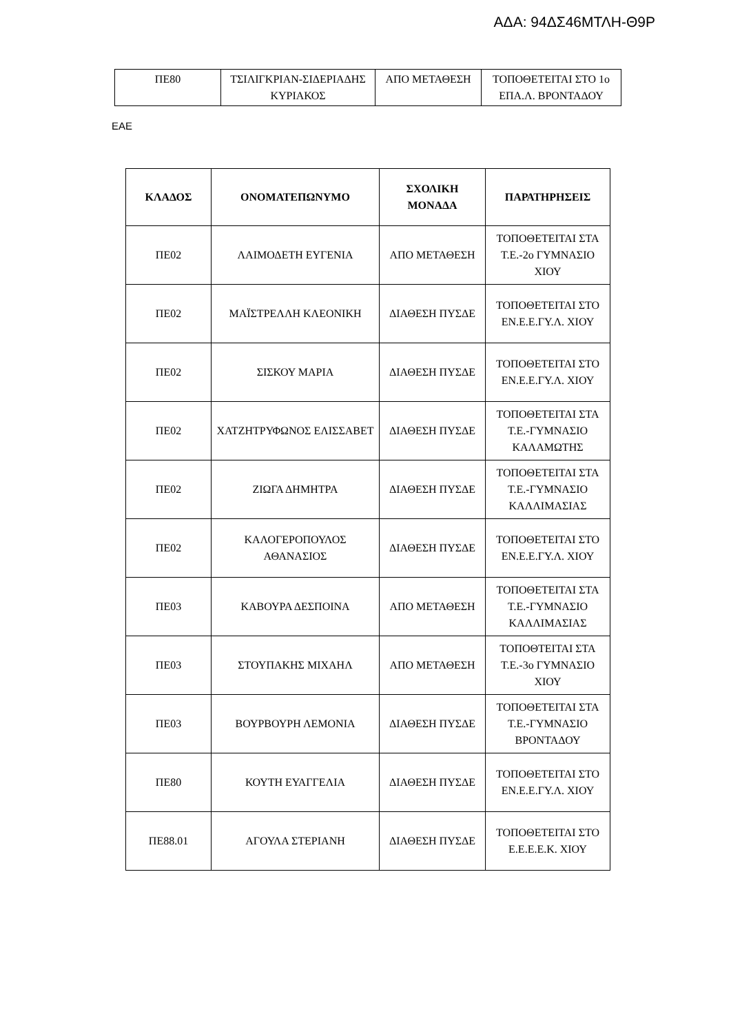ΑΔΑ: 94ΔΣ46ΜΤΛΗ-Θ9Ρ
| ΠΕ80 | ΤΣΙΛΙΓΚΡΙΑΝ-ΣΙΔΕΡΙΑΔΗΣ ΚΥΡΙΑΚΟΣ | ΑΠΟ ΜΕΤΑΘΕΣΗ | ΤΟΠΟΘΕΤΕΙΤΑΙ ΣΤΟ 1ο ΕΠΑ.Λ. ΒΡΟΝΤΑΔΟΥ |
ΕΑΕ
| ΚΛΑΔΟΣ | ΟΝΟΜΑΤΕΠΩΝΥΜΟ | ΣΧΟΛΙΚΗ ΜΟΝΑΔΑ | ΠΑΡΑΤΗΡΗΣΕΙΣ |
| --- | --- | --- | --- |
| ΠΕ02 | ΛΑΙΜΟΔΕΤΗ ΕΥΓΕΝΙΑ | ΑΠΟ ΜΕΤΑΘΕΣΗ | ΤΟΠΟΘΕΤΕΙΤΑΙ ΣΤΑ Τ.Ε.-2ο ΓΥΜΝΑΣΙΟ ΧΙΟΥ |
| ΠΕ02 | ΜΑΪΣΤΡΕΛΛΗ ΚΛΕΟΝΙΚΗ | ΔΙΑΘΕΣΗ ΠΥΣΔΕ | ΤΟΠΟΘΕΤΕΙΤΑΙ ΣΤΟ ΕΝ.Ε.Ε.ΓΥ.Λ. ΧΙΟΥ |
| ΠΕ02 | ΣΙΣΚΟΥ ΜΑΡΙΑ | ΔΙΑΘΕΣΗ ΠΥΣΔΕ | ΤΟΠΟΘΕΤΕΙΤΑΙ ΣΤΟ ΕΝ.Ε.Ε.ΓΥ.Λ. ΧΙΟΥ |
| ΠΕ02 | ΧΑΤΖΗΤΡΥΦΩΝΟΣ ΕΛΙΣΣΑΒΕΤ | ΔΙΑΘΕΣΗ ΠΥΣΔΕ | ΤΟΠΟΘΕΤΕΙΤΑΙ ΣΤΑ Τ.Ε.-ΓΥΜΝΑΣΙΟ ΚΑΛΑΜΩΤΗΣ |
| ΠΕ02 | ΖΙΩΓΑ ΔΗΜΗΤΡΑ | ΔΙΑΘΕΣΗ ΠΥΣΔΕ | ΤΟΠΟΘΕΤΕΙΤΑΙ ΣΤΑ Τ.Ε.-ΓΥΜΝΑΣΙΟ ΚΑΛΛΙΜΑΣΙΑΣ |
| ΠΕ02 | ΚΑΛΟΓΕΡΟΠΟΥΛΟΣ ΑΘΑΝΑΣΙΟΣ | ΔΙΑΘΕΣΗ ΠΥΣΔΕ | ΤΟΠΟΘΕΤΕΙΤΑΙ ΣΤΟ ΕΝ.Ε.Ε.ΓΥ.Λ. ΧΙΟΥ |
| ΠΕ03 | ΚΑΒΟΥΡΑ ΔΕΣΠΟΙΝΑ | ΑΠΟ ΜΕΤΑΘΕΣΗ | ΤΟΠΟΘΕΤΕΙΤΑΙ ΣΤΑ Τ.Ε.-ΓΥΜΝΑΣΙΟ ΚΑΛΛΙΜΑΣΙΑΣ |
| ΠΕ03 | ΣΤΟΥΠΑΚΗΣ ΜΙΧΑΗΛ | ΑΠΟ ΜΕΤΑΘΕΣΗ | ΤΟΠΟΘΤΕΙΤΑΙ ΣΤΑ Τ.Ε.-3ο ΓΥΜΝΑΣΙΟ ΧΙΟΥ |
| ΠΕ03 | ΒΟΥΡΒΟΥΡΗ ΛΕΜΟΝΙΑ | ΔΙΑΘΕΣΗ ΠΥΣΔΕ | ΤΟΠΟΘΕΤΕΙΤΑΙ ΣΤΑ Τ.Ε.-ΓΥΜΝΑΣΙΟ ΒΡΟΝΤΑΔΟΥ |
| ΠΕ80 | ΚΟΥΤΗ ΕΥΑΓΓΕΛΙΑ | ΔΙΑΘΕΣΗ ΠΥΣΔΕ | ΤΟΠΟΘΕΤΕΙΤΑΙ ΣΤΟ ΕΝ.Ε.Ε.ΓΥ.Λ. ΧΙΟΥ |
| ΠΕ88.01 | ΑΓΟΥΛΑ ΣΤΕΡΙΑΝΗ | ΔΙΑΘΕΣΗ ΠΥΣΔΕ | ΤΟΠΟΘΕΤΕΙΤΑΙ ΣΤΟ Ε.Ε.Ε.Ε.Κ. ΧΙΟΥ |